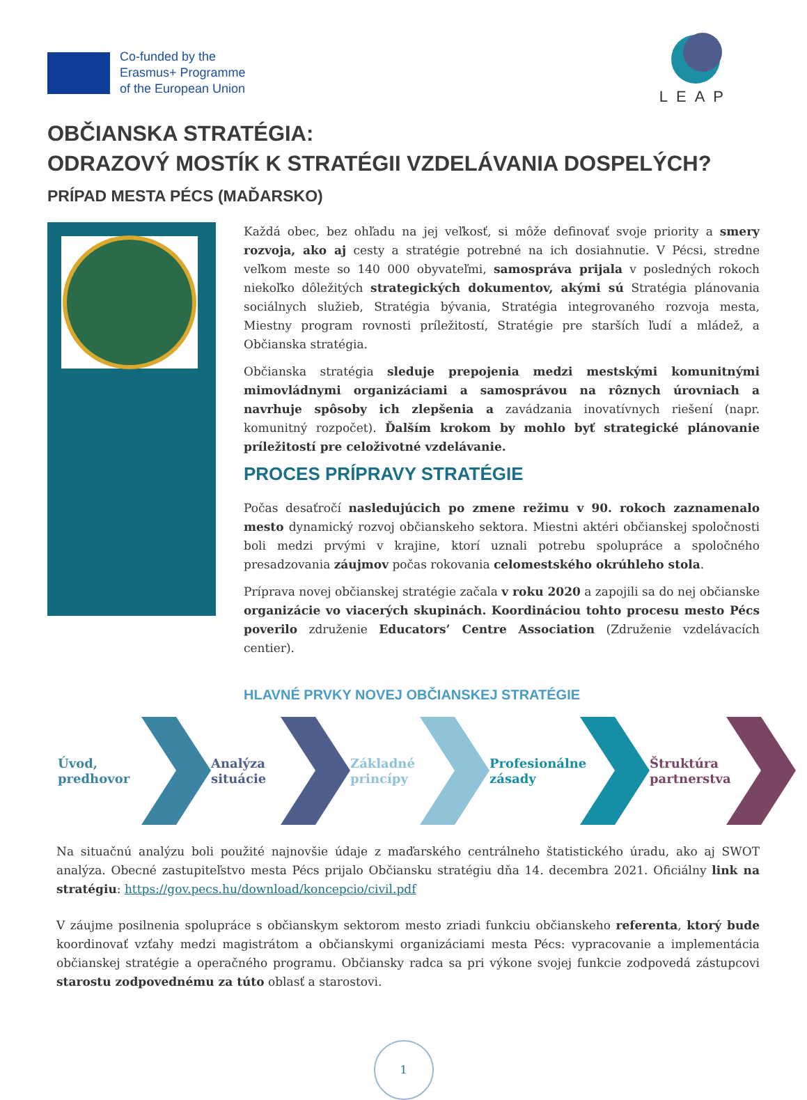Co-funded by the
Erasmus+ Programme
of the European Union
LEAP
OBČIANSKA STRATÉGIA:
ODRAZOVÝ MOSTÍK K STRATÉGII VZDELÁVANIA DOSPELÝCH?
PRÍPAD MESTA PÉCS (MAĎARSKO)
Každá obec, bez ohľadu na jej veľkosť, si môže definovať svoje priority a smery rozvoja, ako aj cesty a stratégie potrebné na ich dosiahnutie. V Pécsi, stredne veľkom meste so 140 000 obyvateľmi, samospráva prijala v posledných rokoch niekoľko dôležitých strategických dokumentov, akými sú Stratégia plánovania sociálnych služieb, Stratégia bývania, Stratégia integrovaného rozvoja mesta, Miestny program rovnosti príležitostí, Stratégie pre starších ľudí a mládež, a Občianska stratégia.
Občianska stratégia sleduje prepojenia medzi mestskými komunitnými mimovládnymi organizáciami a samosprávou na rôznych úrovniach a navrhuje spôsoby ich zlepšenia a zavádzania inovatívnych riešení (napr. komunitný rozpočet). Ďalším krokom by mohlo byť strategické plánovanie príležitostí pre celoživotné vzdelávanie.
PROCES PRÍPRAVY STRATÉGIE
Počas desaťročí nasledujúcich po zmene režimu v 90. rokoch zaznamenalo mesto dynamický rozvoj občianskeho sektora. Miestni aktéri občianskej spoločnosti boli medzi prvými v krajine, ktorí uznali potrebu spolupráce a spoločného presadzovania záujmov počas rokovania celomestského okrúhleho stola.
Príprava novej občianskej stratégie začala v roku 2020 a zapojili sa do nej občianske organizácie vo viacerých skupinách. Koordináciou tohto procesu mesto Pécs poverilo združenie Educators’ Centre Association (Združenie vzdelávacích centier).
HLAVNÉ PRVKY NOVEJ OBČIANSKEJ STRATÉGIE
Úvod, predhovor Analýza situácie Základné princípy Profesionálne zásady Štruktúra partnerstva
Na situačnú analýzu boli použité najnovšie údaje z maďarského centrálneho štatistického úradu, ako aj SWOT analýza. Obecné zastupiteľstvo mesta Pécs prijalo Občiansku stratégiu dňa 14. decembra 2021. Oficiálny link na stratégiu: https://gov.pecs.hu/download/koncepcio/civil.pdf
V záujme posilnenia spolupráce s občianskym sektorom mesto zriadi funkciu občianskeho referenta, ktorý bude koordinovať vzťahy medzi magistrátom a občianskymi organizáciami mesta Pécs: vypracovanie a implementácia občianskej stratégie a operačného programu. Občiansky radca sa pri výkone svojej funkcie zodpovedá zástupcovi starostu zodpovednému za túto oblasť a starostovi.
1